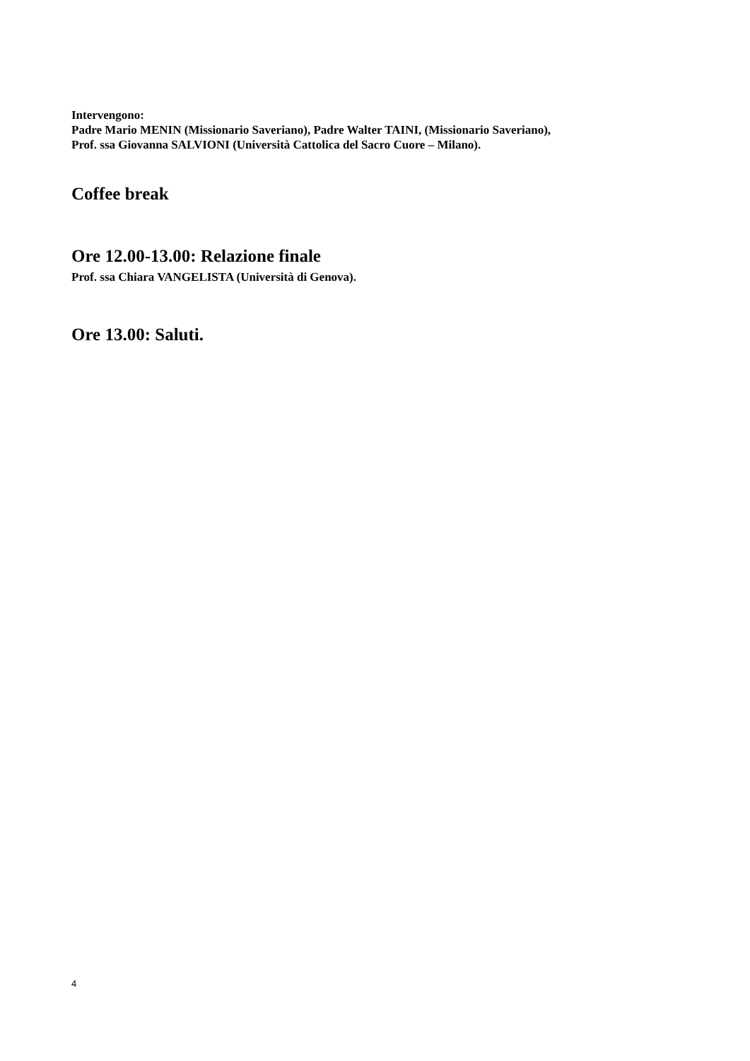Intervengono:
Padre Mario MENIN (Missionario Saveriano), Padre Walter TAINI, (Missionario Saveriano),
Prof. ssa Giovanna SALVIONI (Università Cattolica del Sacro Cuore – Milano).
Coffee break
Ore 12.00-13.00: Relazione finale
Prof. ssa Chiara VANGELISTA (Università di Genova).
Ore 13.00: Saluti.
4